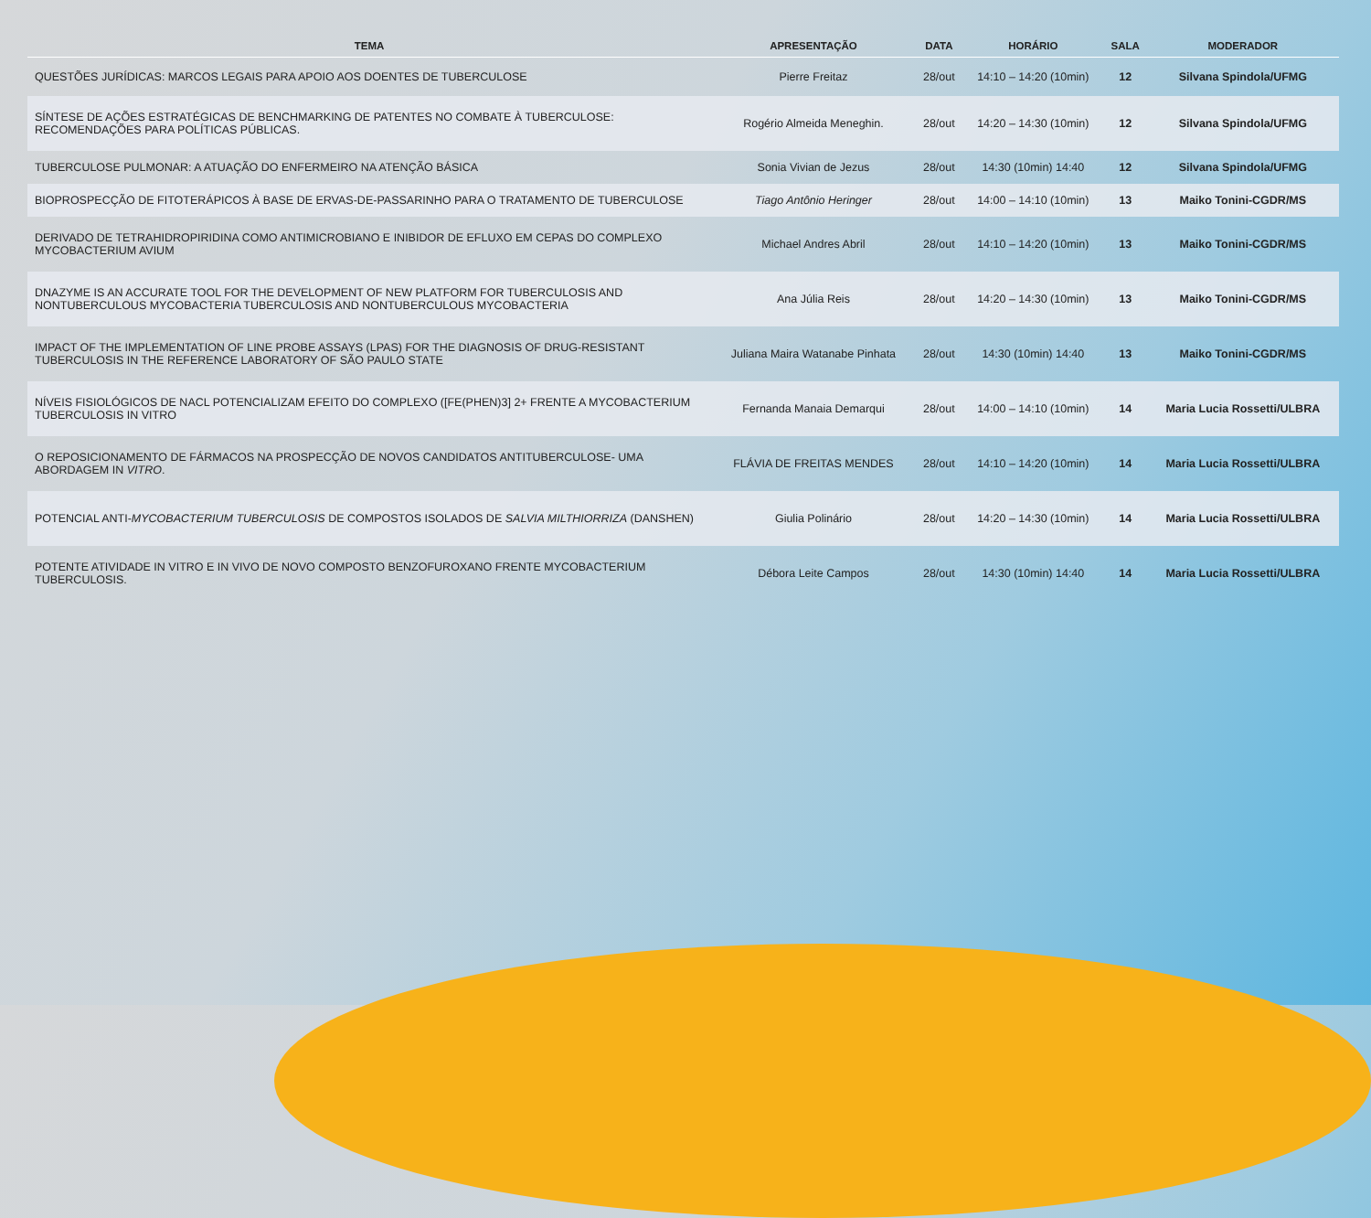| TEMA | APRESENTAÇÃO | DATA | HORÁRIO | SALA | MODERADOR |
| --- | --- | --- | --- | --- | --- |
| QUESTÕES JURÍDICAS: MARCOS LEGAIS PARA APOIO AOS DOENTES DE TUBERCULOSE | Pierre Freitaz | 28/out | 14:10 – 14:20 (10min) | 12 | Silvana Spindola/UFMG |
| SÍNTESE DE AÇÕES ESTRATÉGICAS DE BENCHMARKING DE PATENTES NO COMBATE À TUBERCULOSE: RECOMENDAÇÕES PARA POLÍTICAS PÚBLICAS. | Rogério Almeida Meneghin. | 28/out | 14:20 – 14:30 (10min) | 12 | Silvana Spindola/UFMG |
| TUBERCULOSE PULMONAR: A ATUAÇÃO DO ENFERMEIRO NA ATENÇÃO BÁSICA | Sonia Vivian de Jezus | 28/out | 14:30 (10min) 14:40 | 12 | Silvana Spindola/UFMG |
| BIOPROSPECÇÃO DE FITOTERÁPICOS À BASE DE ERVAS-DE-PASSARINHO PARA O TRATAMENTO DE TUBERCULOSE | Tiago Antônio Heringer | 28/out | 14:00 – 14:10 (10min) | 13 | Maiko Tonini-CGDR/MS |
| DERIVADO DE TETRAHIDROPIRIDINA COMO ANTIMICROBIANO E INIBIDOR DE EFLUXO EM CEPAS DO COMPLEXO MYCOBACTERIUM AVIUM | Michael Andres Abril | 28/out | 14:10 – 14:20 (10min) | 13 | Maiko Tonini-CGDR/MS |
| DNAZYME IS AN ACCURATE TOOL FOR THE DEVELOPMENT OF NEW PLATFORM FOR TUBERCULOSIS AND NONTUBERCULOUS MYCOBACTERIA TUBERCULOSIS AND NONTUBERCULOUS MYCOBACTERIA | Ana Júlia Reis | 28/out | 14:20 – 14:30 (10min) | 13 | Maiko Tonini-CGDR/MS |
| IMPACT OF THE IMPLEMENTATION OF LINE PROBE ASSAYS (LPAS) FOR THE DIAGNOSIS OF DRUG-RESISTANT TUBERCULOSIS IN THE REFERENCE LABORATORY OF SÃO PAULO STATE | Juliana Maira Watanabe Pinhata | 28/out | 14:30 (10min) 14:40 | 13 | Maiko Tonini-CGDR/MS |
| NÍVEIS FISIOLÓGICOS DE NACL POTENCIALIZAM EFEITO DO COMPLEXO ([FE(PHEN)3] 2+ FRENTE A MYCOBACTERIUM TUBERCULOSIS IN VITRO | Fernanda Manaia Demarqui | 28/out | 14:00 – 14:10 (10min) | 14 | Maria Lucia Rossetti/ULBRA |
| O REPOSICIONAMENTO DE FÁRMACOS NA PROSPECÇÃO DE NOVOS CANDIDATOS ANTITUBERCULOSE- UMA ABORDAGEM IN VITRO . | FLÁVIA DE FREITAS MENDES | 28/out | 14:10 – 14:20 (10min) | 14 | Maria Lucia Rossetti/ULBRA |
| POTENCIAL ANTI- MYCOBACTERIUM TUBERCULOSIS DE COMPOSTOS ISOLADOS DE SALVIA MILTHIORRIZA (DANSHEN) | Giulia Polinário | 28/out | 14:20 – 14:30 (10min) | 14 | Maria Lucia Rossetti/ULBRA |
| POTENTE ATIVIDADE IN VITRO E IN VIVO DE NOVO COMPOSTO BENZOFUROXANO FRENTE MYCOBACTERIUM TUBERCULOSIS. | Débora Leite Campos | 28/out | 14:30 (10min) 14:40 | 14 | Maria Lucia Rossetti/ULBRA |